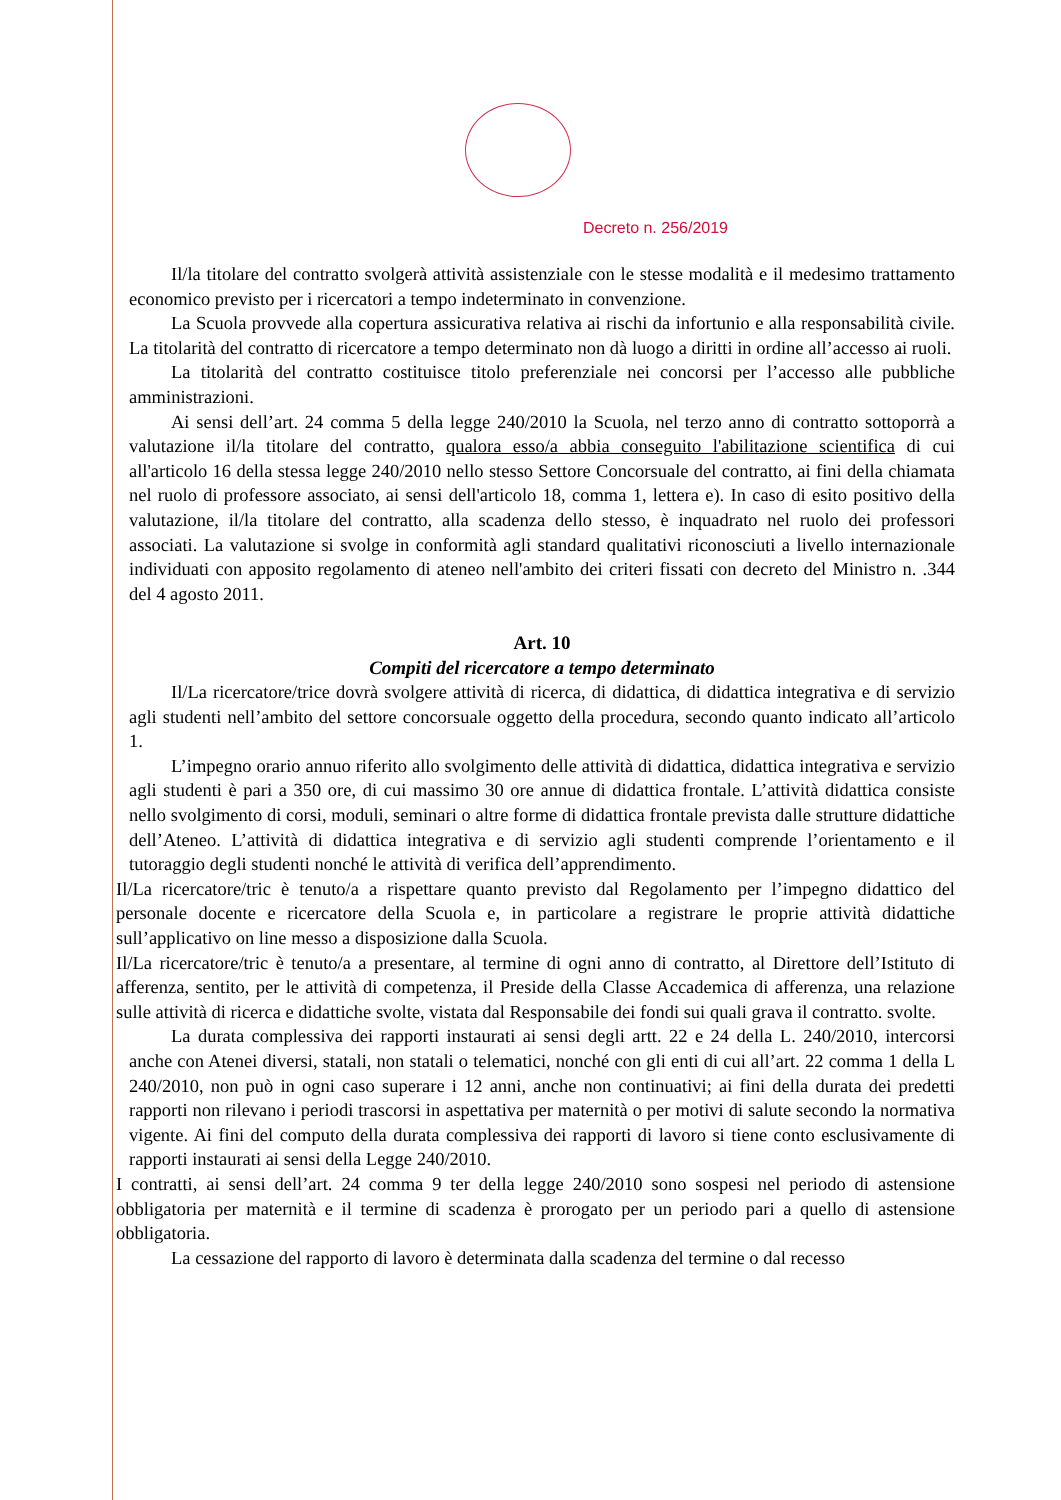Decreto n. 256/2019
Il/la titolare del contratto svolgerà attività assistenziale con le stesse modalità e il medesimo trattamento economico previsto per i ricercatori a tempo indeterminato in convenzione.
La Scuola provvede alla copertura assicurativa relativa ai rischi da infortunio e alla responsabilità civile. La titolarità del contratto di ricercatore a tempo determinato non dà luogo a diritti in ordine all’accesso ai ruoli.
La titolarità del contratto costituisce titolo preferenziale nei concorsi per l’accesso alle pubbliche amministrazioni.
Ai sensi dell’art. 24 comma 5 della legge 240/2010 la Scuola, nel terzo anno di contratto sottoporrà a valutazione il/la titolare del contratto, qualora esso/a abbia conseguito l'abilitazione scientifica di cui all'articolo 16 della stessa legge 240/2010 nello stesso Settore Concorsuale del contratto, ai fini della chiamata nel ruolo di professore associato, ai sensi dell'articolo 18, comma 1, lettera e). In caso di esito positivo della valutazione, il/la titolare del contratto, alla scadenza dello stesso, è inquadrato nel ruolo dei professori associati. La valutazione si svolge in conformità agli standard qualitativi riconosciuti a livello internazionale individuati con apposito regolamento di ateneo nell'ambito dei criteri fissati con decreto del Ministro n. .344 del 4 agosto 2011.
Art. 10
Compiti del ricercatore a tempo determinato
Il/La ricercatore/trice dovrà svolgere attività di ricerca, di didattica, di didattica integrativa e di servizio agli studenti nell’ambito del settore concorsuale oggetto della procedura, secondo quanto indicato all’articolo 1.
L’impegno orario annuo riferito allo svolgimento delle attività di didattica, didattica integrativa e servizio agli studenti è pari a 350 ore, di cui massimo 30 ore annue di didattica frontale. L’attività didattica consiste nello svolgimento di corsi, moduli, seminari o altre forme di didattica frontale prevista dalle strutture didattiche dell’Ateneo. L’attività di didattica integrativa e di servizio agli studenti comprende l’orientamento e il tutoraggio degli studenti nonché le attività di verifica dell’apprendimento.
Il/La ricercatore/tric è tenuto/a a rispettare quanto previsto dal Regolamento per l’impegno didattico del personale docente e ricercatore della Scuola e, in particolare a registrare le proprie attività didattiche sull’applicativo on line messo a disposizione dalla Scuola.
Il/La ricercatore/tric è tenuto/a a presentare, al termine di ogni anno di contratto, al Direttore dell’Istituto di afferenza, sentito, per le attività di competenza, il Preside della Classe Accademica di afferenza, una relazione sulle attività di ricerca e didattiche svolte, vistata dal Responsabile dei fondi sui quali grava il contratto. svolte.
La durata complessiva dei rapporti instaurati ai sensi degli artt. 22 e 24 della L. 240/2010, intercorsi anche con Atenei diversi, statali, non statali o telematici, nonché con gli enti di cui all’art. 22 comma 1 della L 240/2010, non può in ogni caso superare i 12 anni, anche non continuativi; ai fini della durata dei predetti rapporti non rilevano i periodi trascorsi in aspettativa per maternità o per motivi di salute secondo la normativa vigente. Ai fini del computo della durata complessiva dei rapporti di lavoro si tiene conto esclusivamente di rapporti instaurati ai sensi della Legge 240/2010.
I contratti, ai sensi dell’art. 24 comma 9 ter della legge 240/2010 sono sospesi nel periodo di astensione obbligatoria per maternità e il termine di scadenza è prorogato per un periodo pari a quello di astensione obbligatoria.
La cessazione del rapporto di lavoro è determinata dalla scadenza del termine o dal recesso